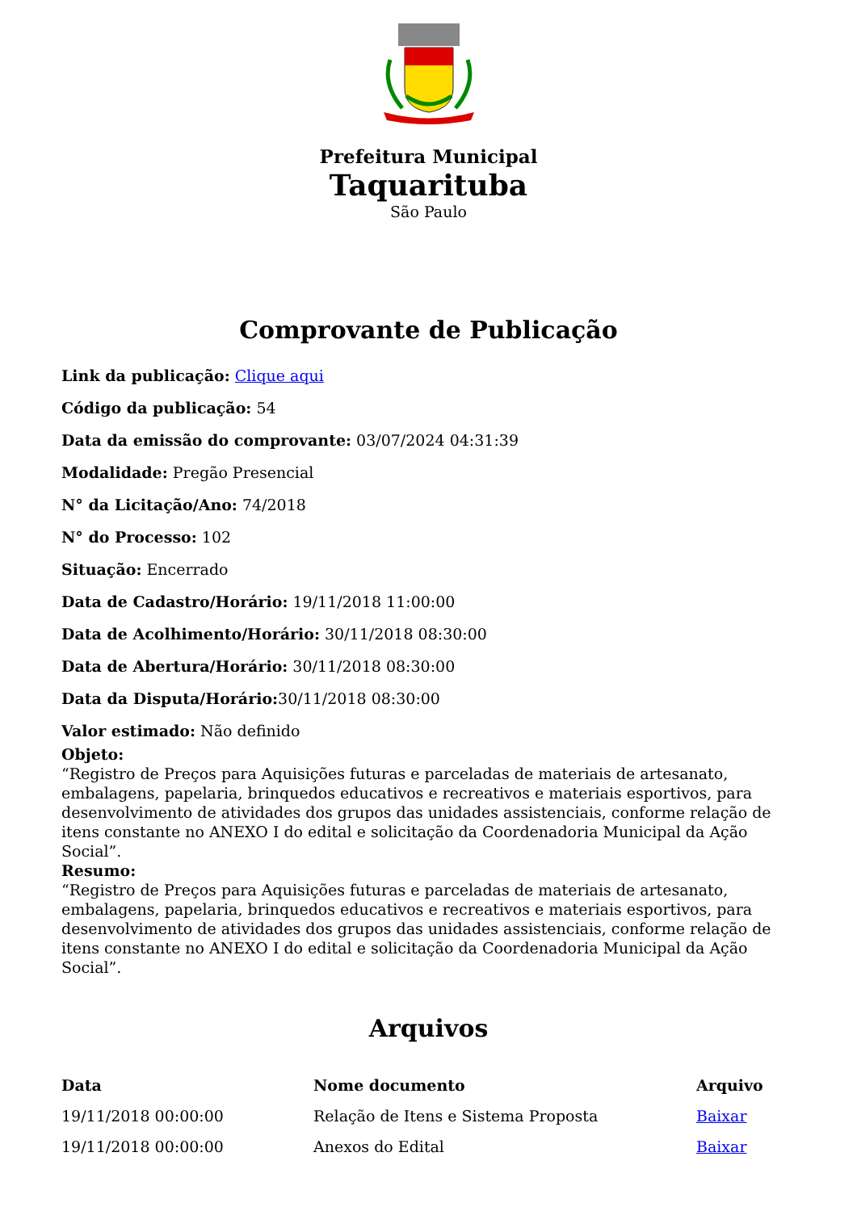Prefeitura Municipal
Taquarituba
São Paulo
Comprovante de Publicação
Link da publicação: Clique aqui
Código da publicação: 54
Data da emissão do comprovante: 03/07/2024 04:31:39
Modalidade: Pregão Presencial
N° da Licitação/Ano: 74/2018
N° do Processo: 102
Situação: Encerrado
Data de Cadastro/Horário: 19/11/2018 11:00:00
Data de Acolhimento/Horário: 30/11/2018 08:30:00
Data de Abertura/Horário: 30/11/2018 08:30:00
Data da Disputa/Horário: 30/11/2018 08:30:00
Valor estimado: Não definido
Objeto:
“Registro de Preços para Aquisições futuras e parceladas de materiais de artesanato, embalagens, papelaria, brinquedos educativos e recreativos e materiais esportivos, para desenvolvimento de atividades dos grupos das unidades assistenciais, conforme relação de itens constante no ANEXO I do edital e solicitação da Coordenadoria Municipal da Ação Social”.
Resumo:
“Registro de Preços para Aquisições futuras e parceladas de materiais de artesanato, embalagens, papelaria, brinquedos educativos e recreativos e materiais esportivos, para desenvolvimento de atividades dos grupos das unidades assistenciais, conforme relação de itens constante no ANEXO I do edital e solicitação da Coordenadoria Municipal da Ação Social”.
Arquivos
| Data | Nome documento | Arquivo |
| --- | --- | --- |
| 19/11/2018 00:00:00 | Relação de Itens e Sistema Proposta | Baixar |
| 19/11/2018 00:00:00 | Anexos do Edital | Baixar |